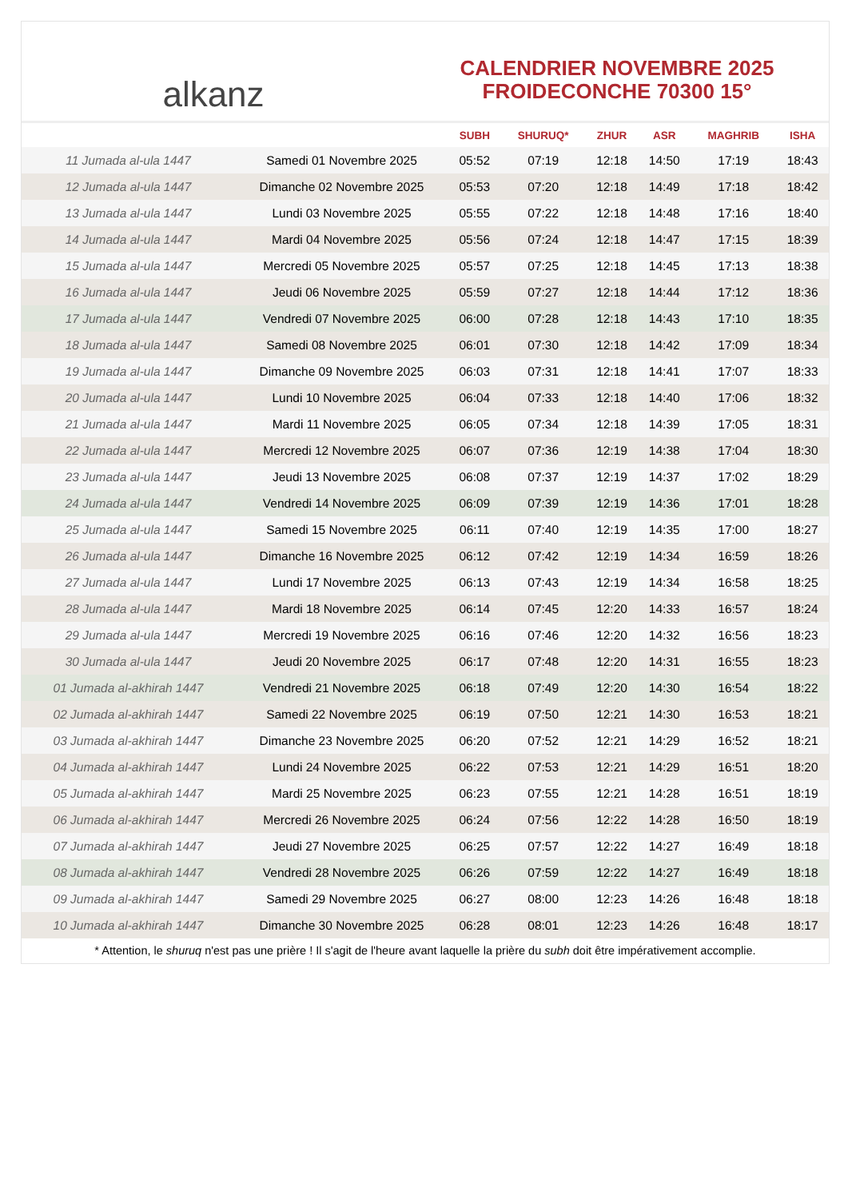alkanz
CALENDRIER NOVEMBRE 2025
FROIDECONCHE 70300 15°
| | | SUBH | SHURUQ* | ZHUR | ASR | MAGHRIB | ISHA |
| --- | --- | --- | --- | --- | --- | --- | --- |
| 11 Jumada al-ula 1447 | Samedi 01 Novembre 2025 | 05:52 | 07:19 | 12:18 | 14:50 | 17:19 | 18:43 |
| 12 Jumada al-ula 1447 | Dimanche 02 Novembre 2025 | 05:53 | 07:20 | 12:18 | 14:49 | 17:18 | 18:42 |
| 13 Jumada al-ula 1447 | Lundi 03 Novembre 2025 | 05:55 | 07:22 | 12:18 | 14:48 | 17:16 | 18:40 |
| 14 Jumada al-ula 1447 | Mardi 04 Novembre 2025 | 05:56 | 07:24 | 12:18 | 14:47 | 17:15 | 18:39 |
| 15 Jumada al-ula 1447 | Mercredi 05 Novembre 2025 | 05:57 | 07:25 | 12:18 | 14:45 | 17:13 | 18:38 |
| 16 Jumada al-ula 1447 | Jeudi 06 Novembre 2025 | 05:59 | 07:27 | 12:18 | 14:44 | 17:12 | 18:36 |
| 17 Jumada al-ula 1447 | Vendredi 07 Novembre 2025 | 06:00 | 07:28 | 12:18 | 14:43 | 17:10 | 18:35 |
| 18 Jumada al-ula 1447 | Samedi 08 Novembre 2025 | 06:01 | 07:30 | 12:18 | 14:42 | 17:09 | 18:34 |
| 19 Jumada al-ula 1447 | Dimanche 09 Novembre 2025 | 06:03 | 07:31 | 12:18 | 14:41 | 17:07 | 18:33 |
| 20 Jumada al-ula 1447 | Lundi 10 Novembre 2025 | 06:04 | 07:33 | 12:18 | 14:40 | 17:06 | 18:32 |
| 21 Jumada al-ula 1447 | Mardi 11 Novembre 2025 | 06:05 | 07:34 | 12:18 | 14:39 | 17:05 | 18:31 |
| 22 Jumada al-ula 1447 | Mercredi 12 Novembre 2025 | 06:07 | 07:36 | 12:19 | 14:38 | 17:04 | 18:30 |
| 23 Jumada al-ula 1447 | Jeudi 13 Novembre 2025 | 06:08 | 07:37 | 12:19 | 14:37 | 17:02 | 18:29 |
| 24 Jumada al-ula 1447 | Vendredi 14 Novembre 2025 | 06:09 | 07:39 | 12:19 | 14:36 | 17:01 | 18:28 |
| 25 Jumada al-ula 1447 | Samedi 15 Novembre 2025 | 06:11 | 07:40 | 12:19 | 14:35 | 17:00 | 18:27 |
| 26 Jumada al-ula 1447 | Dimanche 16 Novembre 2025 | 06:12 | 07:42 | 12:19 | 14:34 | 16:59 | 18:26 |
| 27 Jumada al-ula 1447 | Lundi 17 Novembre 2025 | 06:13 | 07:43 | 12:19 | 14:34 | 16:58 | 18:25 |
| 28 Jumada al-ula 1447 | Mardi 18 Novembre 2025 | 06:14 | 07:45 | 12:20 | 14:33 | 16:57 | 18:24 |
| 29 Jumada al-ula 1447 | Mercredi 19 Novembre 2025 | 06:16 | 07:46 | 12:20 | 14:32 | 16:56 | 18:23 |
| 30 Jumada al-ula 1447 | Jeudi 20 Novembre 2025 | 06:17 | 07:48 | 12:20 | 14:31 | 16:55 | 18:23 |
| 01 Jumada al-akhirah 1447 | Vendredi 21 Novembre 2025 | 06:18 | 07:49 | 12:20 | 14:30 | 16:54 | 18:22 |
| 02 Jumada al-akhirah 1447 | Samedi 22 Novembre 2025 | 06:19 | 07:50 | 12:21 | 14:30 | 16:53 | 18:21 |
| 03 Jumada al-akhirah 1447 | Dimanche 23 Novembre 2025 | 06:20 | 07:52 | 12:21 | 14:29 | 16:52 | 18:21 |
| 04 Jumada al-akhirah 1447 | Lundi 24 Novembre 2025 | 06:22 | 07:53 | 12:21 | 14:29 | 16:51 | 18:20 |
| 05 Jumada al-akhirah 1447 | Mardi 25 Novembre 2025 | 06:23 | 07:55 | 12:21 | 14:28 | 16:51 | 18:19 |
| 06 Jumada al-akhirah 1447 | Mercredi 26 Novembre 2025 | 06:24 | 07:56 | 12:22 | 14:28 | 16:50 | 18:19 |
| 07 Jumada al-akhirah 1447 | Jeudi 27 Novembre 2025 | 06:25 | 07:57 | 12:22 | 14:27 | 16:49 | 18:18 |
| 08 Jumada al-akhirah 1447 | Vendredi 28 Novembre 2025 | 06:26 | 07:59 | 12:22 | 14:27 | 16:49 | 18:18 |
| 09 Jumada al-akhirah 1447 | Samedi 29 Novembre 2025 | 06:27 | 08:00 | 12:23 | 14:26 | 16:48 | 18:18 |
| 10 Jumada al-akhirah 1447 | Dimanche 30 Novembre 2025 | 06:28 | 08:01 | 12:23 | 14:26 | 16:48 | 18:17 |
* Attention, le shuruq n'est pas une prière ! Il s'agit de l'heure avant laquelle la prière du subh doit être impérativement accomplie.